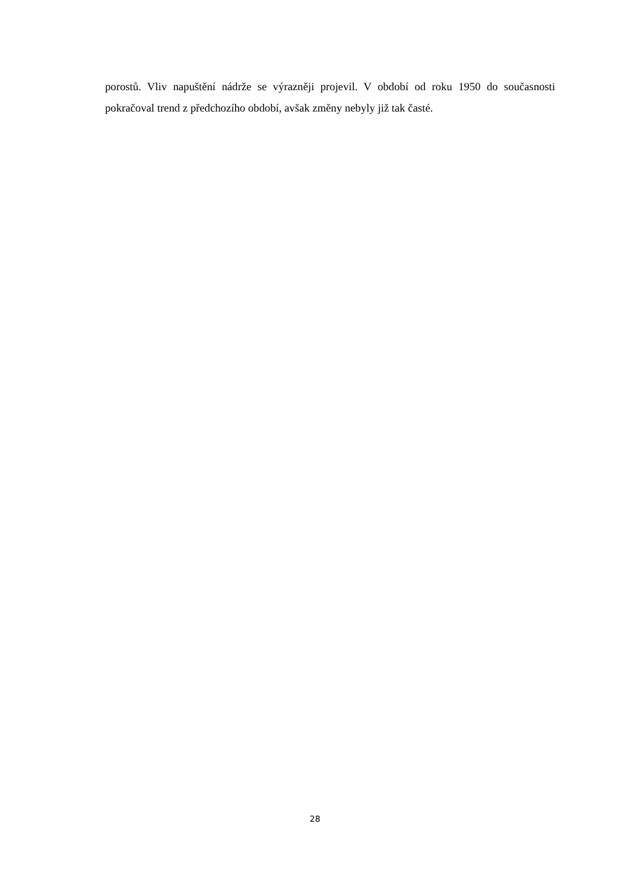porostů. Vliv napuštění nádrže se výrazněji projevil. V období od roku 1950 do současnosti pokračoval trend z předchozího období, avšak změny nebyly již tak časté.
28